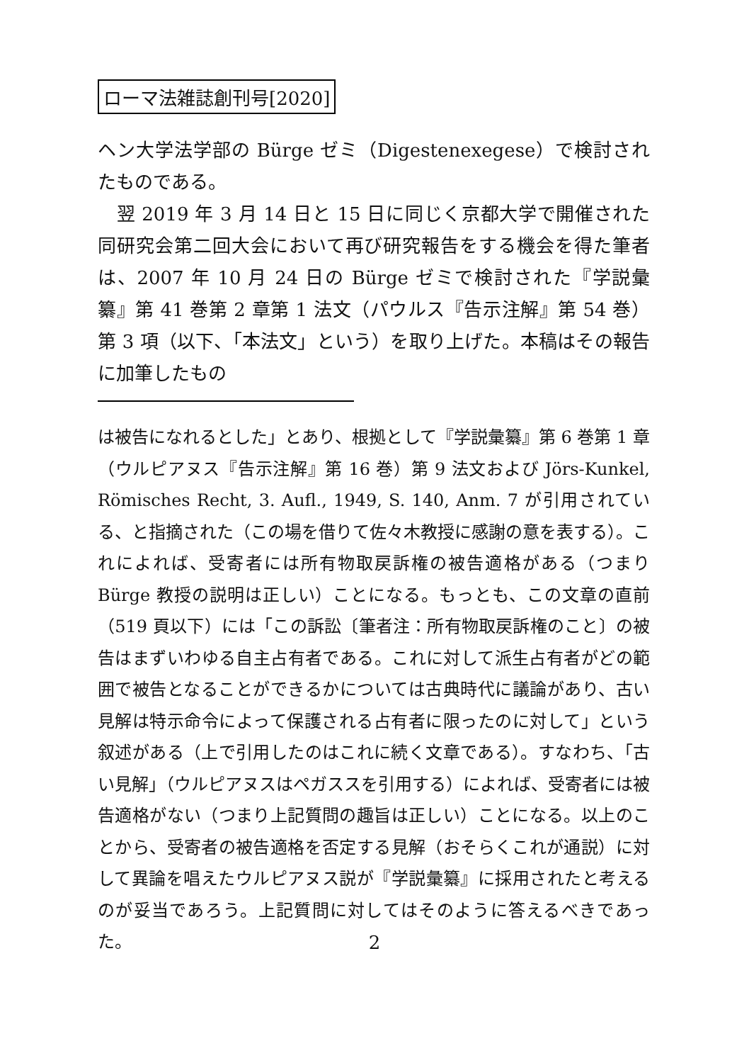ローマ法雑誌創刊号[2020]
ヘン大学法学部の Bürge ゼミ（Digestenexegese）で検討されたものである。
　翌 2019 年 3 月 14 日と 15 日に同じく京都大学で開催された同研究会第二回大会において再び研究報告をする機会を得た筆者は、2007 年 10 月 24 日の Bürge ゼミで検討された『学説彙纂』第 41 巻第 2 章第 1 法文（パウルス『告示注解』第 54 巻）第 3 項（以下、「本法文」という）を取り上げた。本稿はその報告に加筆したもの
は被告になれるとした」とあり、根拠として『学説彙纂』第 6 巻第 1 章（ウルピアヌス『告示注解』第 16 巻）第 9 法文および Jörs-Kunkel, Römisches Recht, 3. Aufl., 1949, S. 140, Anm. 7 が引用されている、と指摘された（この場を借りて佐々木教授に感謝の意を表する）。これによれば、受寄者には所有物取戻訴権の被告適格がある（つまり Bürge 教授の説明は正しい）ことになる。もっとも、この文章の直前（519 頁以下）には「この訴訟〔筆者注：所有物取戻訴権のこと〕の被告はまずいわゆる自主占有者である。これに対して派生占有者がどの範囲で被告となることができるかについては古典時代に議論があり、古い見解は特示命令によって保護される占有者に限ったのに対して」という叙述がある（上で引用したのはこれに続く文章である）。すなわち、「古い見解」（ウルピアヌスはペガススを引用する）によれば、受寄者には被告適格がない（つまり上記質問の趣旨は正しい）ことになる。以上のことから、受寄者の被告適格を否定する見解（おそらくこれが通説）に対して異論を唱えたウルピアヌス説が『学説彙纂』に採用されたと考えるのが妥当であろう。上記質問に対してはそのように答えるべきであった。
2